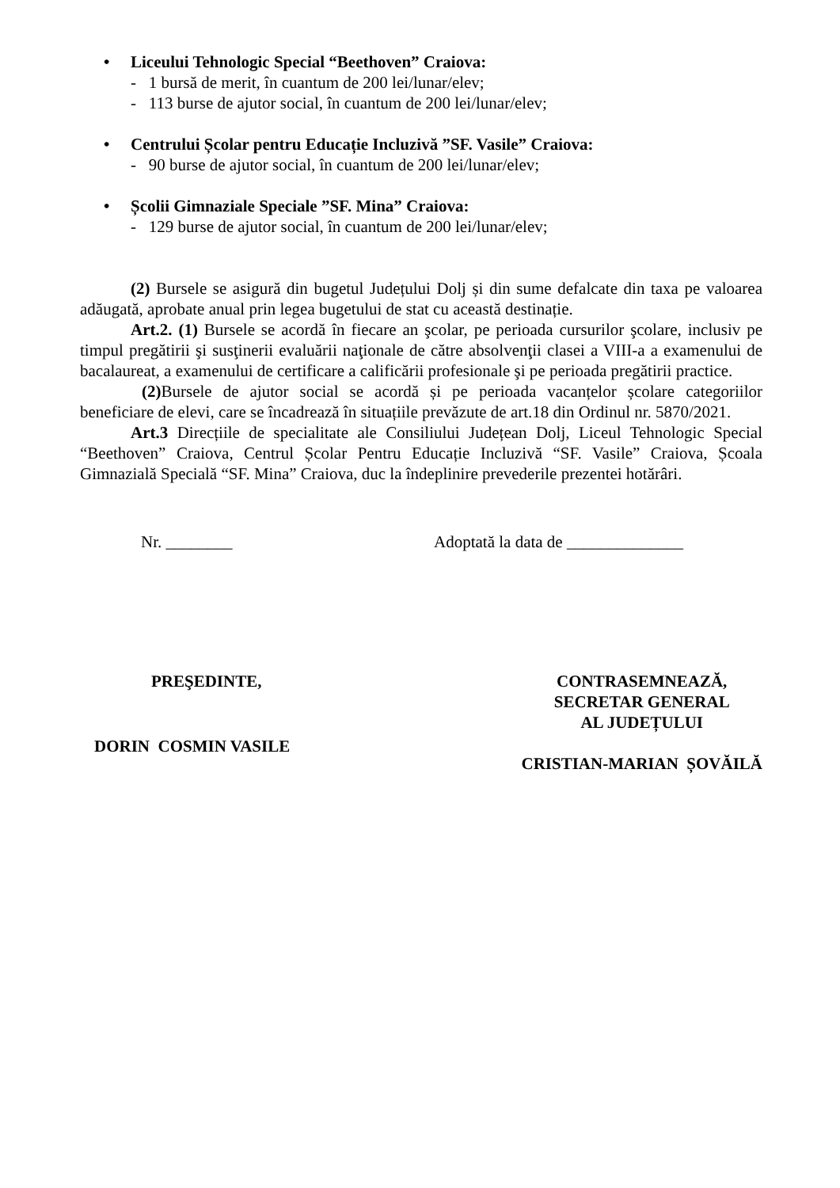• Liceului Tehnologic Special “Beethoven” Craiova:
- 1 bursă de merit, în cuantum de 200 lei/lunar/elev;
- 113 burse de ajutor social, în cuantum de 200 lei/lunar/elev;
• Centrului Școlar pentru Educație Incluzivă ”SF. Vasile” Craiova:
- 90 burse de ajutor social, în cuantum de 200 lei/lunar/elev;
• Școlii Gimnaziale Speciale ”SF. Mina” Craiova:
- 129 burse de ajutor social, în cuantum de 200 lei/lunar/elev;
(2) Bursele se asigură din bugetul Județului Dolj și din sume defalcate din taxa pe valoarea adăugată, aprobate anual prin legea bugetului de stat cu această destinație.
Art.2. (1) Bursele se acordă în fiecare an şcolar, pe perioada cursurilor şcolare, inclusiv pe timpul pregătirii şi susţinerii evaluării naţionale de către absolvenţii clasei a VIII-a a examenului de bacalaureat, a examenului de certificare a calificării profesionale şi pe perioada pregătirii practice.
(2) Bursele de ajutor social se acordă și pe perioada vacanțelor școlare categoriilor beneficiare de elevi, care se încadrează în situațiile prevăzute de art.18 din Ordinul nr. 5870/2021.
Art.3 Direcțiile de specialitate ale Consiliului Județean Dolj, Liceul Tehnologic Special “Beethoven” Craiova, Centrul Școlar Pentru Educație Incluzivă “SF. Vasile” Craiova, Școala Gimnazială Specială “SF. Mina” Craiova, duc la îndeplinire prevederile prezentei hotărâri.
Nr. ________ Adoptată la data de ______________
PREŞEDINTE,
DORIN COSMIN VASILE
CONTRASEMNEAZĂ,
SECRETAR GENERAL
AL JUDEȚULUI
CRISTIAN-MARIAN ȘOVĂILĂ